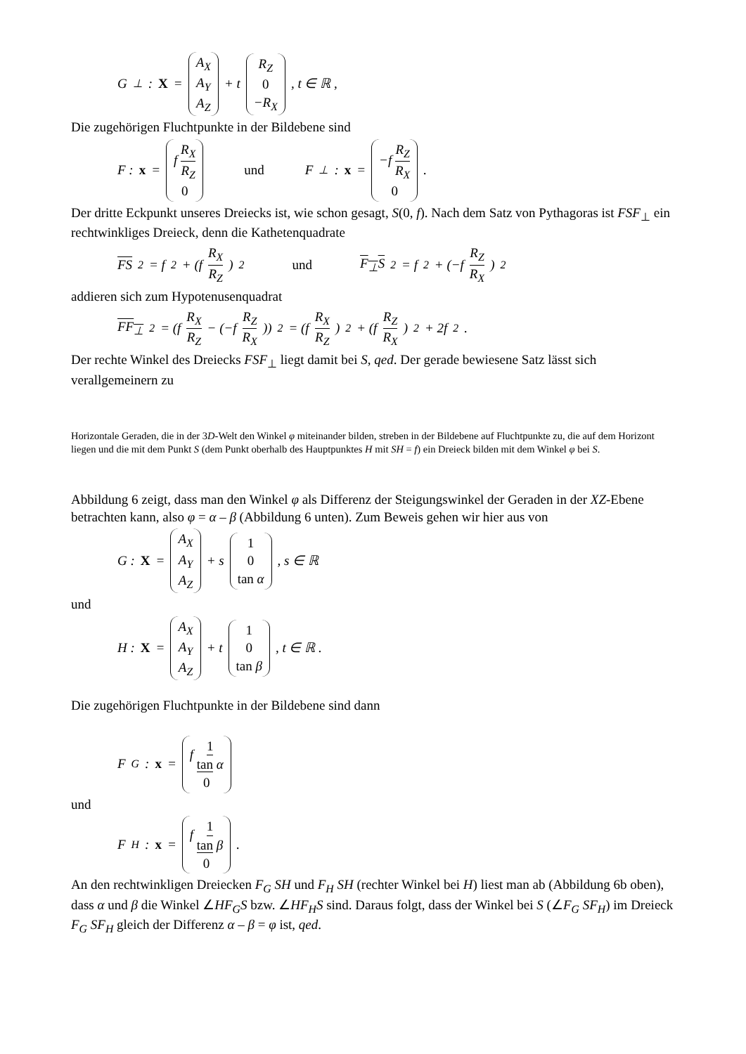G<sub>⊥</sub> : X = A<sub>X</sub> A<sub>Y</sub> A<sub>Z</sub> + t R<sub>Z</sub> 0 −R<sub>X</sub>, t ∈ ℝ ,
Die zugehörigen Fluchtpunkte in der Bildebene sind
F : x = f R<sub>X</sub> R<sub>Z</sub> 0 und F<sub>⊥</sub> : x = −f R<sub>Z</sub> R<sub>X</sub> 0.
Der dritte Eckpunkt unseres Dreiecks ist, wie schon gesagt, S(0, f). Nach dem Satz von Pythagoras ist FSF<sub>⊥</sub> ein rechtwinkliges Dreieck, denn die Kathetenquadrate
FS<sup>2</sup> = f<sup>2</sup> + (f R<sub>X</sub> R<sub>Z</sub>)<sup>2</sup> und F<sub>⊥</sub>S<sup>2</sup> = f<sup>2</sup> + (−f R<sub>Z</sub> R<sub>X</sub>)<sup>2</sup>
addieren sich zum Hypotenusenquadrat
FF<sub>⊥</sub><sup>2</sup> = (f R<sub>X</sub> R<sub>Z</sub> − (−f R<sub>Z</sub> R<sub>X</sub>))<sup>2</sup> = (f R<sub>X</sub> R<sub>Z</sub>)<sup>2</sup> + (f R<sub>Z</sub> R<sub>X</sub>)<sup>2</sup> + 2f<sup>2</sup> .
Der rechte Winkel des Dreiecks FSF<sub>⊥</sub> liegt damit bei S, qed. Der gerade bewiesene Satz lässt sich verallgemeinern zu
Horizontale Geraden, die in der 3D-Welt den Winkel φ miteinander bilden, streben in der Bildebene auf Fluchtpunkte zu, die auf dem Horizont liegen und die mit dem Punkt S (dem Punkt oberhalb des Hauptpunktes H mit SH = f) ein Dreieck bilden mit dem Winkel φ bei S.
Abbildung 6 zeigt, dass man den Winkel φ als Differenz der Steigungswinkel der Geraden in der XZ-Ebene betrachten kann, also φ = α – β (Abbildung 6 unten). Zum Beweis gehen wir hier aus von
G : X = A<sub>X</sub> A<sub>Y</sub> A<sub>Z</sub> + s 1 0 tan α, s ∈ ℝ
und
H : X = A<sub>X</sub> A<sub>Y</sub> A<sub>Z</sub> + t 1 0 tan β, t ∈ ℝ .
Die zugehörigen Fluchtpunkte in der Bildebene sind dann
F<sub>G</sub> : x = f 1 tan α 0
und
F<sub>H</sub> : x = f 1 tan β 0.
An den rechtwinkligen Dreiecken F<sub>G</sub> SH und F<sub>H</sub> SH (rechter Winkel bei H) liest man ab (Abbildung 6b oben), dass α und β die Winkel ∠HF<sub>G</sub>S bzw. ∠HF<sub>H</sub>S sind. Daraus folgt, dass der Winkel bei S (∠F<sub>G</sub> SF<sub>H</sub>) im Dreieck F<sub>G</sub> SF<sub>H</sub> gleich der Differenz α – β = φ ist, qed.